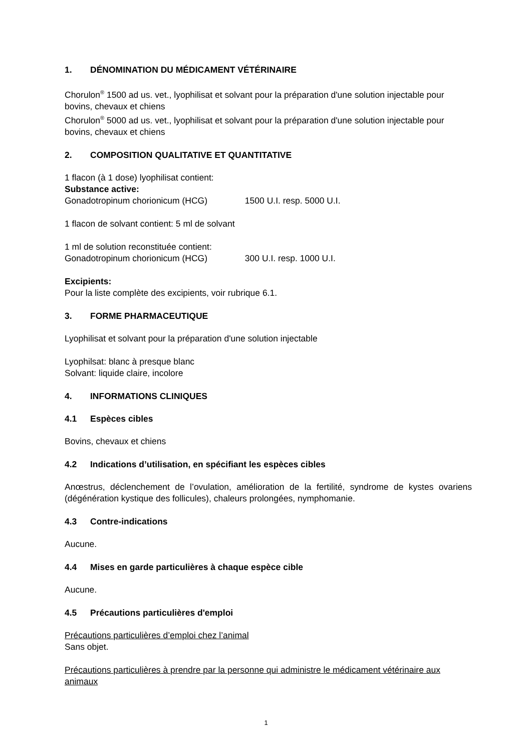1. DÉNOMINATION DU MÉDICAMENT VÉTÉRINAIRE
Chorulon<sup>®</sup> 1500 ad us. vet., lyophilisat et solvant pour la préparation d'une solution injectable pour bovins, chevaux et chiens
Chorulon<sup>®</sup> 5000 ad us. vet., lyophilisat et solvant pour la préparation d'une solution injectable pour bovins, chevaux et chiens
2. COMPOSITION QUALITATIVE ET QUANTITATIVE
1 flacon (à 1 dose) lyophilisat contient:
Substance active:
Gonadotropinum chorionicum (HCG) 1500 U.I. resp. 5000 U.I.
1 flacon de solvant contient: 5 ml de solvant
1 ml de solution reconstituée contient:
Gonadotropinum chorionicum (HCG) 300 U.I. resp. 1000 U.I.
Excipients:
Pour la liste complète des excipients, voir rubrique 6.1.
3. FORME PHARMACEUTIQUE
Lyophilisat et solvant pour la préparation d'une solution injectable
Lyophilsat: blanc à presque blanc
Solvant: liquide claire, incolore
4. INFORMATIONS CLINIQUES
4.1 Espèces cibles
Bovins, chevaux et chiens
4.2 Indications d’utilisation, en spécifiant les espèces cibles
Anœstrus, déclenchement de l’ovulation, amélioration de la fertilité, syndrome de kystes ovariens (dégénération kystique des follicules), chaleurs prolongées, nymphomanie.
4.3 Contre-indications
Aucune.
4.4 Mises en garde particulières à chaque espèce cible
Aucune.
4.5 Précautions particulières d'emploi
Précautions particulières d’emploi chez l’animal
Sans objet.
Précautions particulières à prendre par la personne qui administre le médicament vétérinaire aux animaux
1